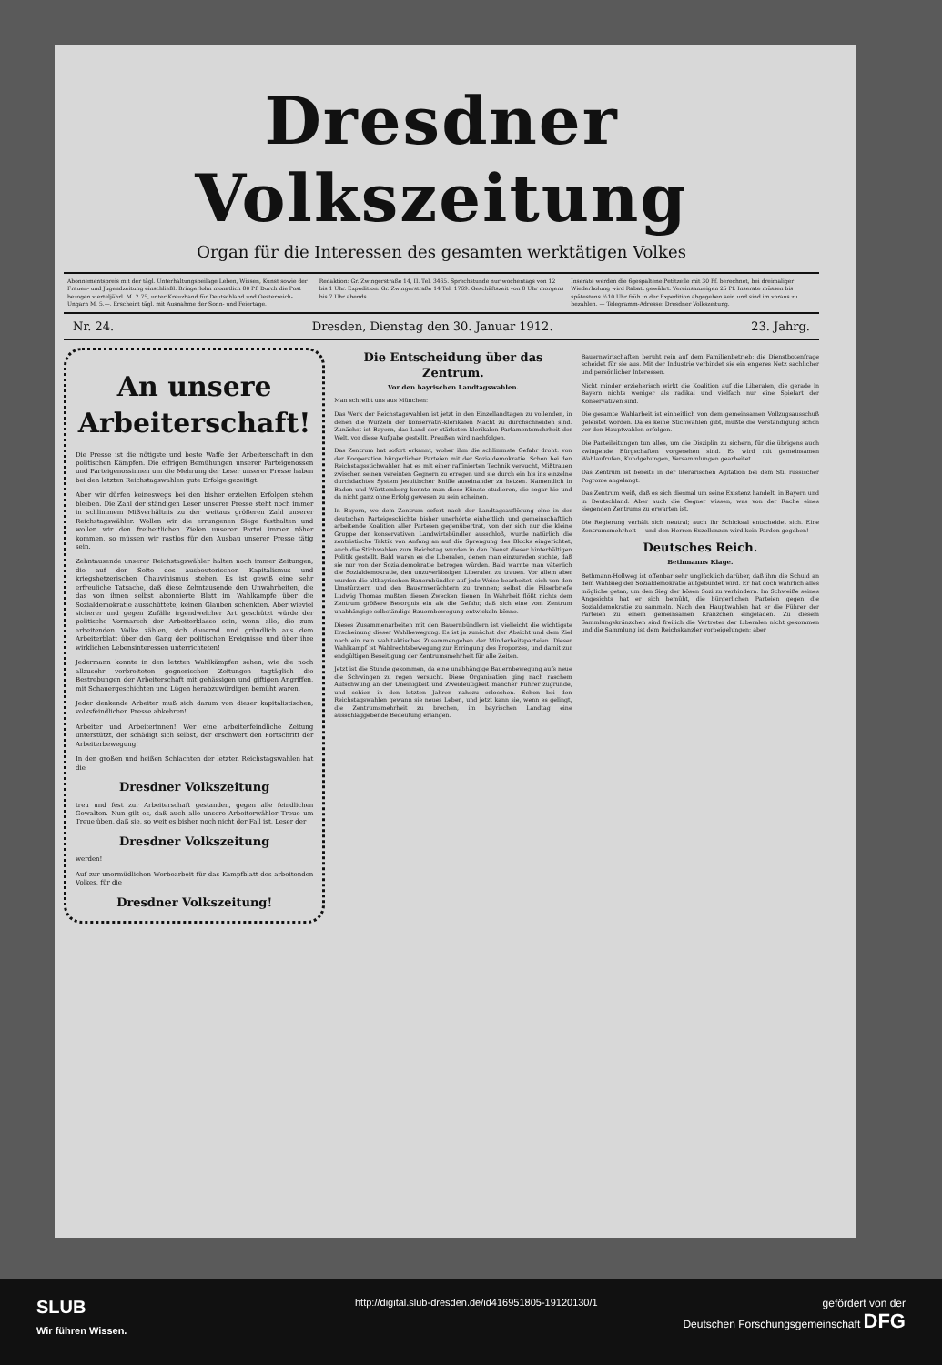Dresdner Volkszeitung
Organ für die Interessen des gesamten werktätigen Volkes
Abonnementspreis mit der tägl. Unterhaltungsbeilage Leben, Wissen, Kunst sowie der Frauen- und Jugendzeitung einschließl. Bringerlohn monatlich 80 Pf. Durch die Post bezogen vierteljährl. M. 2.75, unter Kreuzband für Deutschland und Oesterreich-Ungarn M. 5.—. Erscheint tägl. mit Ausnahme der Sonn- und Feiertage.
Redaktion: Gr. Zwingerstraße 14, II. Tel. 3465. Sprechstunde nur wochentags von 12 bis 1 Uhr. Expedition: Gr. Zwingerstraße 14 Tel. 1769. Geschäftszeit von 8 Uhr morgens bis 7 Uhr abends.
Inserate werden die 6gespaltene Petitzeile mit 30 Pf. berechnet, bei dreimaliger Wiederholung wird Rabatt gewährt. Vereinsanzeigen 25 Pf. Inserate müssen bis spätestens ½10 Uhr früh in der Expedition abgegeben sein und sind im voraus zu bezahlen. — Telegramm-Adresse: Dresdner Volkszeitung.
Nr. 24. Dresden, Dienstag den 30. Januar 1912. 23. Jahrg.
An unsere Arbeiterschaft!
Die Presse ist die nötigste und beste Waffe der Arbeiterschaft in den politischen Kämpfen. Die eifrigen Bemühungen unserer Parteigenossen und Parteigenossinnen um die Mehrung der Leser unserer Presse haben bei den letzten Reichstagswahlen gute Erfolge gezeitigt.
Aber wir dürfen keineswegs bei den bisher erzielten Erfolgen stehen bleiben. Die Zahl der ständigen Leser unserer Presse steht noch immer in schlimmem Mißverhältnis zu der weitaus größeren Zahl unserer Reichstagswähler. Wollen wir die errungenen Siege festhalten und wollen wir den freiheitlichen Zielen unserer Partei immer näher kommen, so müssen wir rastlos für den Ausbau unserer Presse tätig sein.
Zehntausende unserer Reichstagswähler halten noch immer Zeitungen, die auf der Seite des ausbeuterischen Kapitalismus und kriegshetzerischen Chauvinismus stehen. Es ist gewiß eine sehr erfreuliche Tatsache, daß diese Zehntausende den Unwahrheiten, die das von ihnen selbst abonnierte Blatt im Wahlkampfe über die Sozialdemokratie ausschüttete, keinen Glauben schenkten. Aber wieviel sicherer und gegen Zufälle irgendwelcher Art geschützt würde der politische Vormarsch der Arbeiterklasse sein, wenn alle, die zum arbeitenden Volke zählen, sich dauernd und gründlich aus dem Arbeiterblatt über den Gang der politischen Ereignisse und über ihre wirklichen Lebensinteressen unterrichteten!
Jedermann konnte in den letzten Wahlkämpfen sehen, wie die noch allzusehr verbreiteten gegnerischen Zeitungen tagtäglich die Bestrebungen der Arbeiterschaft mit gehässigen und giftigen Angriffen, mit Schauergeschichten und Lügen herabzuwürdigen bemüht waren.
Jeder denkende Arbeiter muß sich darum von dieser kapitalistischen, volksfeindlichen Presse abkehren!
Arbeiter und Arbeiterinnen! Wer eine arbeiterfeindliche Zeitung unterstützt, der schädigt sich selbst, der erschwert den Fortschritt der Arbeiterbewegung!
In den großen und heißen Schlachten der letzten Reichstagswahlen hat die
Dresdner Volkszeitung
treu und fest zur Arbeiterschaft gestanden, gegen alle feindlichen Gewalten. Nun gilt es, daß auch alle unsere Arbeiterwähler Treue um Treue üben, daß sie, so weit es bisher noch nicht der Fall ist, Leser der
Dresdner Volkszeitung
werden!
Auf zur unermüdlichen Werbearbeit für das Kampfblatt des arbeitenden Volkes, für die
Dresdner Volkszeitung!
Die Entscheidung über das Zentrum.
Vor den bayrischen Landtagswahlen.
Man schreibt uns aus München:
Das Werk der Reichstagswahlen ist jetzt in den Einzellandtagen zu vollenden, in denen die Wurzeln der konservativ-klerikalen Macht zu durchschneiden sind. Zunächst ist Bayern, das Land der stärksten klerikalen Parlamentsmehrheit der Welt, vor diese Aufgabe gestellt, Preußen wird nachfolgen.
Das Zentrum hat sofort erkannt, woher ihm die schlimmste Gefahr droht: von der Kooperation bürgerlicher Parteien mit der Sozialdemokratie. Schon bei den Reichstagsstichwahlen hat es mit einer raffinierten Technik versucht, Mißtrauen zwischen seinen vereinten Gegnern zu erregen und sie durch ein bis ins einzelne durchdachtes System jesuitischer Kniffe auseinander zu hetzen. Namentlich in Baden und Württemberg konnte man diese Künste studieren, die sogar hie und da nicht ganz ohne Erfolg gewesen zu sein scheinen.
In Bayern, wo dem Zentrum sofort nach der Landtagsauflösung eine in der deutschen Parteigeschichte bisher unerhörte einheitlich und gemeinschaftlich arbeitende Koalition aller Parteien gegenübertrat, von der sich nur die kleine Gruppe der konservativen Landwirtsbündler ausschloß, wurde natürlich die zentristische Taktik von Anfang an auf die Sprengung des Blocks eingerichtet, auch die Stichwahlen zum Reichstag wurden in den Dienst dieser hinterhältigen Politik gestellt. Bald waren es die Liberalen, denen man einzureden suchte, daß sie nur von der Sozialdemokratie betrogen würden. Bald warnte man väterlich die Sozialdemokratie, den unzuverlässigen Liberalen zu trauen. Vor allem aber wurden die altbayrischen Bauernbündler auf jede Weise bearbeitet, sich von den Umstürzlern und den Bauernverächtern zu trennen; selbst die Filserbriefe Ludwig Thomas mußten diesen Zwecken dienen. In Wahrheit flößt nichts dem Zentrum größere Besorgnis ein als die Gefahr, daß sich eine vom Zentrum unabhängige selbständige Bauernbewegung entwickeln könne.
Dieses Zusammenarbeiten mit den Bauernbündlern ist vielleicht die wichtigste Erscheinung dieser Wahlbewegung. Es ist ja zunächst der Absicht und dem Ziel nach ein rein wahltaktisches Zusammengehen der Minderheitsparteien. Dieser Wahlkampf ist Wahlrechtsbewegung zur Erringung des Proporzes, und damit zur endgültigen Beseitigung der Zentrumsmehrheit für alle Zeiten.
Jetzt ist die Stunde gekommen, da eine unabhängige Bauernbewegung aufs neue die Schwingen zu regen versucht. Diese Organisation ging nach raschem Aufschwung an der Uneinigkeit und Zweideutigkeit mancher Führer zugrunde, und schien in den letzten Jahren nahezu erloschen. Schon bei den Reichstagswahlen gewann sie neues Leben, und jetzt kann sie, wenn es gelingt, die Zentrumsmehrheit zu brechen, im bayrischen Landtag eine ausschlaggebende Bedeutung erlangen.
Bauernwirtschaften beruht rein auf dem Familienbetrieb; die Dienstbotenfrage scheidet für sie aus. Mit der Industrie verbindet sie ein engeres Netz sachlicher und persönlicher Interessen.
Nicht minder erzieherisch wirkt die Koalition auf die Liberalen, die gerade in Bayern nichts weniger als radikal und vielfach nur eine Spielart der Konservativen sind.
Die gesamte Wahlarbeit ist einheitlich von dem gemeinsamen Vollzugsausschuß geleistet worden. Da es keine Stichwahlen gibt, mußte die Verständigung schon vor den Hauptwahlen erfolgen.
Die Parteileitungen tun alles, um die Disziplin zu sichern, für die übrigens auch zwingende Bürgschaften vorgesehen sind. Es wird mit gemeinsamen Wahlaufrufen, Kundgebungen, Versammlungen gearbeitet.
Das Zentrum ist bereits in der literarischen Agitation bei dem Stil russischer Pogrome angelangt.
Das Zentrum weiß, daß es sich diesmal um seine Existenz handelt, in Bayern und in Deutschland. Aber auch die Gegner wissen, was von der Rache eines siegenden Zentrums zu erwarten ist.
Die Regierung verhält sich neutral; auch ihr Schicksal entscheidet sich. Eine Zentrumsmehrheit — und den Herren Exzellenzen wird kein Pardon gegeben!
Deutsches Reich.
Bethmanns Klage.
Bethmann-Hollweg ist offenbar sehr unglücklich darüber, daß ihm die Schuld an dem Wahlsieg der Sozialdemokratie aufgebürdet wird. Er hat doch wahrlich alles mögliche getan, um den Sieg der bösen Sozi zu verhindern. Im Schweiße seines Angesichts hat er sich bemüht, die bürgerlichen Parteien gegen die Sozialdemokratie zu sammeln. Nach den Hauptwahlen hat er die Führer der Parteien zu einem gemeinsamen Kränzchen eingeladen. Zu diesem Sammlungskränzchen sind freilich die Vertreter der Liberalen nicht gekommen und die Sammlung ist dem Reichskanzler vorbeigelungen; aber
SLUB
Wir führen Wissen.
http://digital.slub-dresden.de/id416951805-19120130/1
gefördert von der
Deutschen Forschungsgemeinschaft DFG